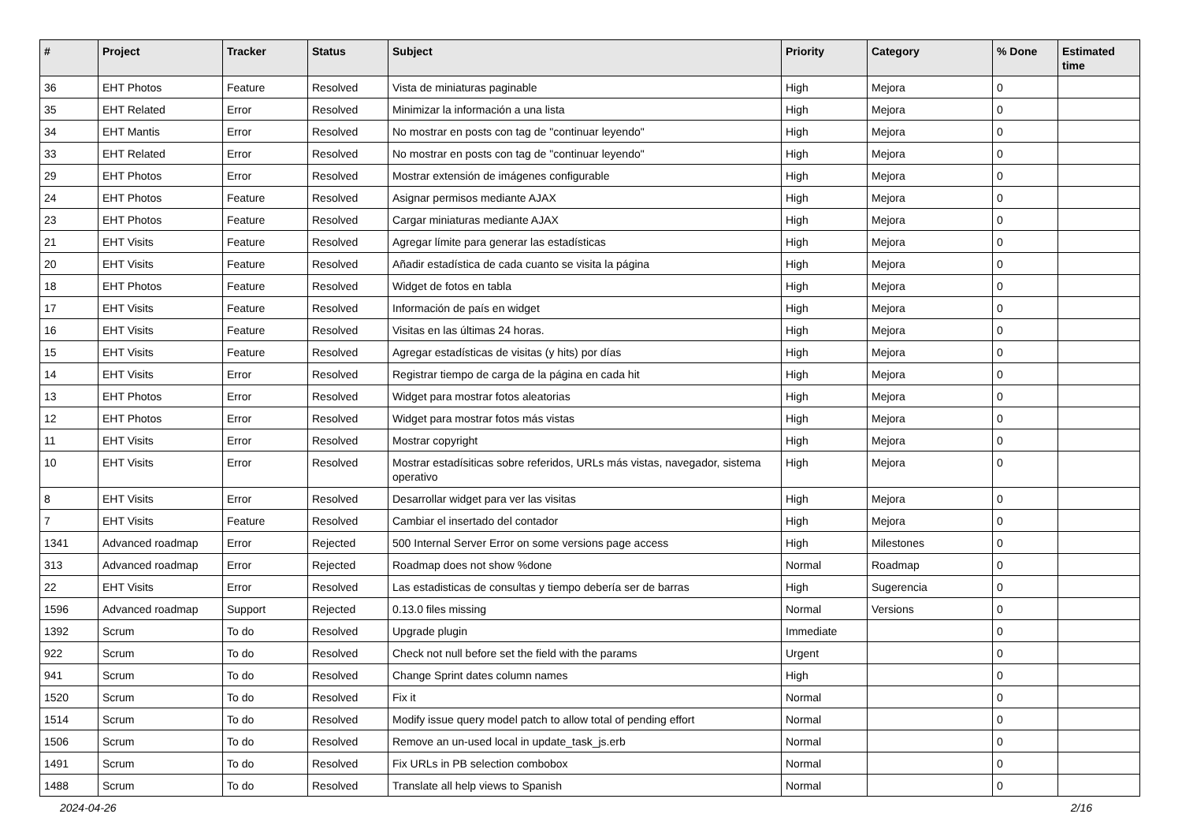| # | Project | Tracker | Status | Subject | Priority | Category | % Done | Estimated time |
| --- | --- | --- | --- | --- | --- | --- | --- | --- |
| 36 | EHT Photos | Feature | Resolved | Vista de miniaturas paginable | High | Mejora | 0 | |
| 35 | EHT Related | Error | Resolved | Minimizar la información a una lista | High | Mejora | 0 | |
| 34 | EHT Mantis | Error | Resolved | No mostrar en posts con tag de "continuar leyendo" | High | Mejora | 0 | |
| 33 | EHT Related | Error | Resolved | No mostrar en posts con tag de "continuar leyendo" | High | Mejora | 0 | |
| 29 | EHT Photos | Error | Resolved | Mostrar extensión de imágenes configurable | High | Mejora | 0 | |
| 24 | EHT Photos | Feature | Resolved | Asignar permisos mediante AJAX | High | Mejora | 0 | |
| 23 | EHT Photos | Feature | Resolved | Cargar miniaturas mediante AJAX | High | Mejora | 0 | |
| 21 | EHT Visits | Feature | Resolved | Agregar límite para generar las estadísticas | High | Mejora | 0 | |
| 20 | EHT Visits | Feature | Resolved | Añadir estadística de cada cuanto se visita la página | High | Mejora | 0 | |
| 18 | EHT Photos | Feature | Resolved | Widget de fotos en tabla | High | Mejora | 0 | |
| 17 | EHT Visits | Feature | Resolved | Información de país en widget | High | Mejora | 0 | |
| 16 | EHT Visits | Feature | Resolved | Visitas en las últimas 24 horas. | High | Mejora | 0 | |
| 15 | EHT Visits | Feature | Resolved | Agregar estadísticas de visitas (y hits) por días | High | Mejora | 0 | |
| 14 | EHT Visits | Error | Resolved | Registrar tiempo de carga de la página en cada hit | High | Mejora | 0 | |
| 13 | EHT Photos | Error | Resolved | Widget para mostrar fotos aleatorias | High | Mejora | 0 | |
| 12 | EHT Photos | Error | Resolved | Widget para mostrar fotos más vistas | High | Mejora | 0 | |
| 11 | EHT Visits | Error | Resolved | Mostrar copyright | High | Mejora | 0 | |
| 10 | EHT Visits | Error | Resolved | Mostrar estadísiticas sobre referidos, URLs más vistas, navegador, sistema operativo | High | Mejora | 0 | |
| 8 | EHT Visits | Error | Resolved | Desarrollar widget para ver las visitas | High | Mejora | 0 | |
| 7 | EHT Visits | Feature | Resolved | Cambiar el insertado del contador | High | Mejora | 0 | |
| 1341 | Advanced roadmap | Error | Rejected | 500 Internal Server Error on some versions page access | High | Milestones | 0 | |
| 313 | Advanced roadmap | Error | Rejected | Roadmap does not show %done | Normal | Roadmap | 0 | |
| 22 | EHT Visits | Error | Resolved | Las estadisticas de consultas y tiempo debería ser de barras | High | Sugerencia | 0 | |
| 1596 | Advanced roadmap | Support | Rejected | 0.13.0 files missing | Normal | Versions | 0 | |
| 1392 | Scrum | To do | Resolved | Upgrade plugin | Immediate | | 0 | |
| 922 | Scrum | To do | Resolved | Check not null before set the field with the params | Urgent | | 0 | |
| 941 | Scrum | To do | Resolved | Change Sprint dates column names | High | | 0 | |
| 1520 | Scrum | To do | Resolved | Fix it | Normal | | 0 | |
| 1514 | Scrum | To do | Resolved | Modify issue query model patch to allow total of pending effort | Normal | | 0 | |
| 1506 | Scrum | To do | Resolved | Remove an un-used local in update_task_js.erb | Normal | | 0 | |
| 1491 | Scrum | To do | Resolved | Fix URLs in PB selection combobox | Normal | | 0 | |
| 1488 | Scrum | To do | Resolved | Translate all help views to Spanish | Normal | | 0 | |
2024-04-26 2/16